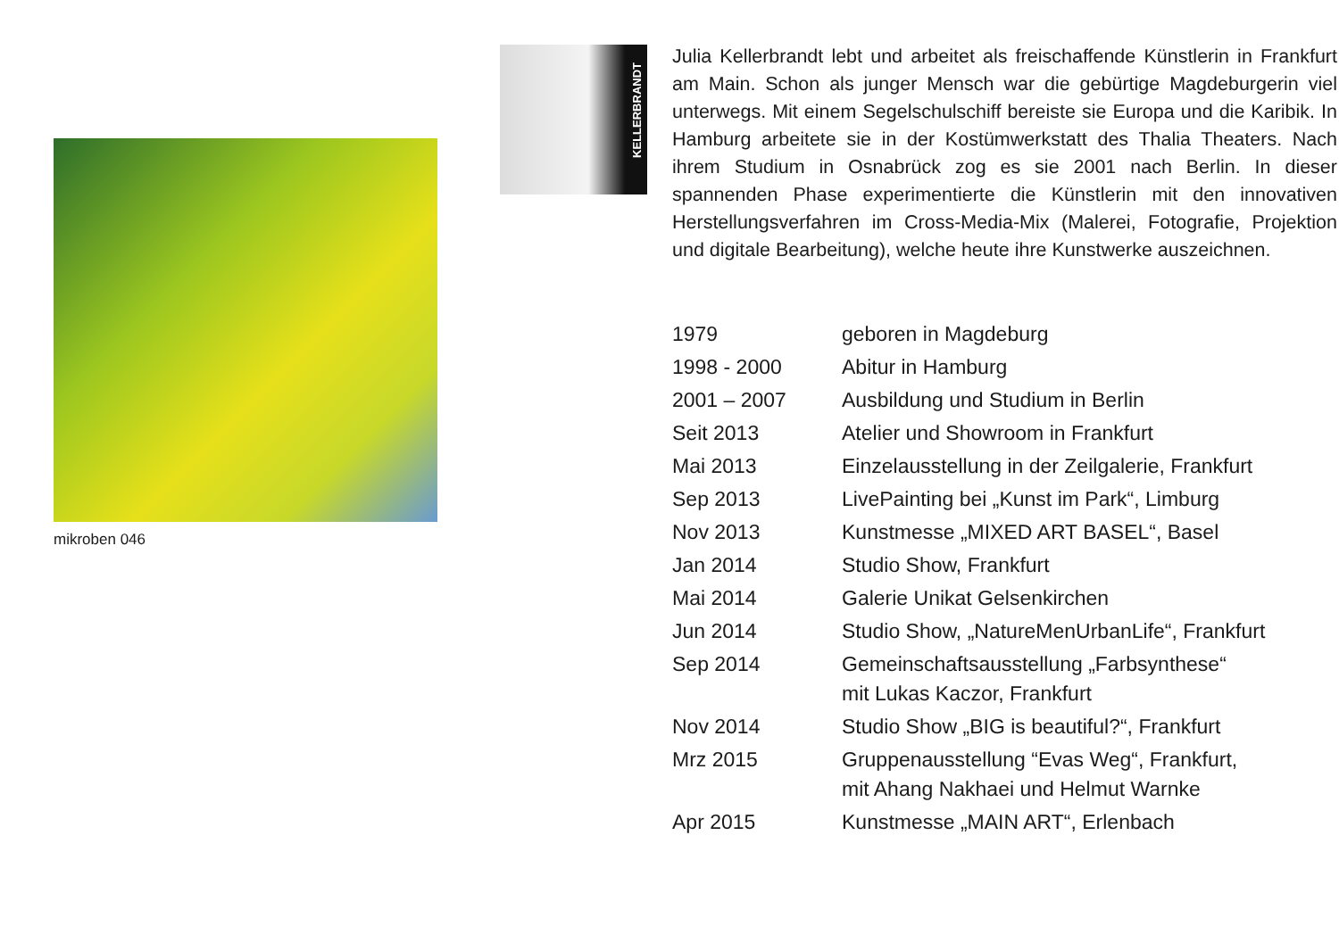mikroben 046
KELLERBRANDT
Julia Kellerbrandt lebt und arbeitet als freischaffende Künstlerin in Frankfurt am Main. Schon als junger Mensch war die gebürtige Magdeburgerin viel unterwegs. Mit einem Segelschulschiff bereiste sie Europa und die Karibik. In Hamburg arbeitete sie in der Kostüm­werkstatt des Thalia Theaters. Nach ihrem Studium in Osnabrück zog es sie 2001 nach Berlin. In dieser spannenden Phase experimentierte die Künstlerin mit den innovativen Herstellungsverfahren im Cross-Media-Mix (Malerei, Fotografie, Projektion und digitale Bear­beitung), welche heute ihre Kunstwerke auszeichnen.
| 1979 | geboren in Magdeburg |
| 1998 - 2000 | Abitur in Hamburg |
| 2001 – 2007 | Ausbildung und Studium in Berlin |
| Seit 2013 | Atelier und Showroom in Frankfurt |
| Mai 2013 | Einzelausstellung in der Zeilgalerie, Frankfurt |
| Sep 2013 | LivePainting bei „Kunst im Park“, Limburg |
| Nov 2013 | Kunstmesse „MIXED ART BASEL“, Basel |
| Jan 2014 | Studio Show, Frankfurt |
| Mai 2014 | Galerie Unikat Gelsenkirchen |
| Jun 2014 | Studio Show, „NatureMenUrbanLife“, Frankfurt |
| Sep 2014 | Gemeinschaftsausstellung „Farbsynthese“ mit Lukas Kaczor, Frankfurt |
| Nov 2014 | Studio Show „BIG is beautiful?“, Frankfurt |
| Mrz 2015 | Gruppenausstellung “Evas Weg“, Frankfurt, mit Ahang Nakhaei und Helmut Warnke |
| Apr 2015 | Kunstmesse „MAIN ART“, Erlenbach |